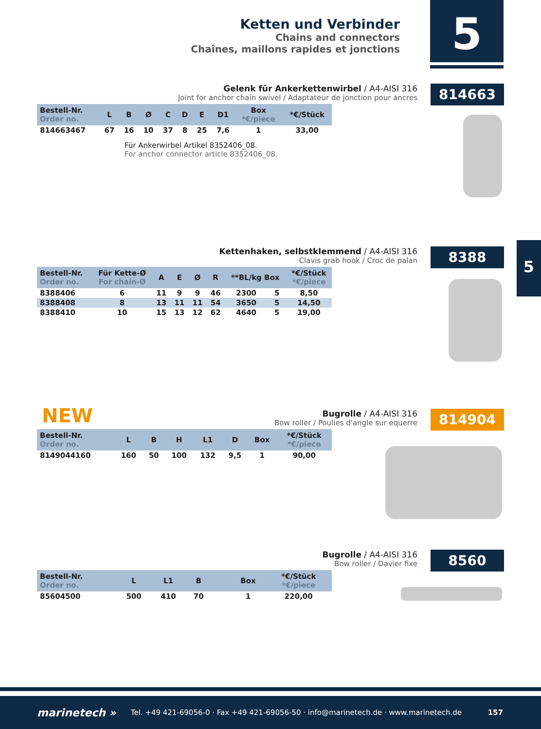Ketten und Verbinder
Chains and connectors
Chaînes, maillons rapides et jonctions
5
5
Gelenk für Ankerkettenwirbel / A4-AISI 316
Joint for anchor chain swivel / Adaptateur de jonction pour ancres
814663
| Bestell-Nr. Order no. | L | B | Ø | C | D | E | D1 | Box *€/piece | *€/Stück |
| --- | --- | --- | --- | --- | --- | --- | --- | --- | --- |
| 814663467 | 67 | 16 | 10 | 37 | 8 | 25 | 7,6 | 1 | 33,00 |
Für Ankerwirbel Artikel 8352406_08.
For anchor connector article 8352406_08.
Kettenhaken, selbstklemmend / A4-AISI 316
Clavis grab hook / Croc de palan
8388
| Bestell-Nr. Order no. | Für Kette-Ø For chain-Ø | A | E | Ø | R | **BL/kg Box | | *€/Stück *€/piece |
| --- | --- | --- | --- | --- | --- | --- | --- | --- |
| 8388406 | 6 | 11 | 9 | 9 | 46 | 2300 | 5 | 8,50 |
| 8388408 | 8 | 13 | 11 | 11 | 54 | 3650 | 5 | 14,50 |
| 8388410 | 10 | 15 | 13 | 12 | 62 | 4640 | 5 | 19,00 |
NEW
Bugrolle / A4-AISI 316
Bow roller / Poulies d'angle sur equerre
814904
| Bestell-Nr. Order no. | L | B | H | L1 | D | Box | *€/Stück *€/piece |
| --- | --- | --- | --- | --- | --- | --- | --- |
| 8149044160 | 160 | 50 | 100 | 132 | 9,5 | 1 | 90,00 |
Bugrolle / A4-AISI 316
Bow roller / Davier fixe
8560
| Bestell-Nr. Order no. | L | L1 | B | | | Box | *€/Stück *€/piece |
| --- | --- | --- | --- | --- | --- | --- | --- |
| 85604500 | 500 | 410 | 70 | | | 1 | 220,00 |
marinetech » Tel. +49 421-69056-0 · Fax +49 421-69056-50 · info@marinetech.de · www.marinetech.de 157